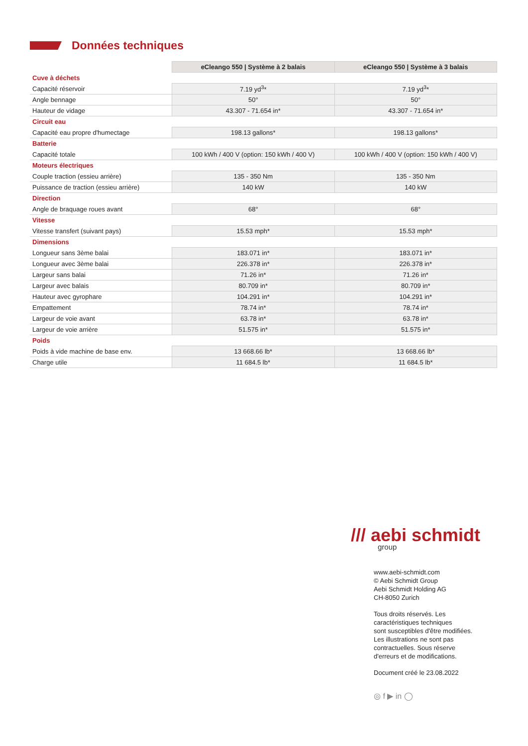Données techniques
| | eCleango 550 / Système à 2 balais | eCleango 550 / Système à 3 balais |
| Cuve à déchets | | |
| Capacité réservoir | 7.19 yd<sup>3</sup>* | 7.19 yd<sup>3</sup>* |
| Angle bennage | 50° | 50° |
| Hauteur de vidage | 43.307 - 71.654 in* | 43.307 - 71.654 in* |
| Circuit eau | | |
| Capacité eau propre d'humectage | 198.13 gallons* | 198.13 gallons* |
| Batterie | | |
| Capacité totale | 100 kWh / 400 V (option: 150 kWh / 400 V) | 100 kWh / 400 V (option: 150 kWh / 400 V) |
| Moteurs électriques | | |
| Couple traction (essieu arrière) | 135 - 350 Nm | 135 - 350 Nm |
| Puissance de traction (essieu arrière) | 140 kW | 140 kW |
| Direction | | |
| Angle de braquage roues avant | 68° | 68° |
| Vitesse | | |
| Vitesse transfert (suivant pays) | 15.53 mph* | 15.53 mph* |
| Dimensions | | |
| Longueur sans 3ème balai | 183.071 in* | 183.071 in* |
| Longueur avec 3ème balai | 226.378 in* | 226.378 in* |
| Largeur sans balai | 71.26 in* | 71.26 in* |
| Largeur avec balais | 80.709 in* | 80.709 in* |
| Hauteur avec gyrophare | 104.291 in* | 104.291 in* |
| Empattement | 78.74 in* | 78.74 in* |
| Largeur de voie avant | 63.78 in* | 63.78 in* |
| Largeur de voie arrière | 51.575 in* | 51.575 in* |
| Poids | | |
| Poids à vide machine de base env. | 13 668.66 lb* | 13 668.66 lb* |
| Charge utile | 11 684.5 lb* | 11 684.5 lb* |
/// aebi schmidt
group
www.aebi-schmidt.com
© Aebi Schmidt Group
Aebi Schmidt Holding AG
CH-8050 Zurich
Tous droits réservés. Les
caractéristiques techniques
sont susceptibles d'être modifiées.
Les illustrations ne sont pas
contractuelles. Sous réserve
d'erreurs et de modifications.
Document créé le 23.08.2022
◎ f ▶ in ◯